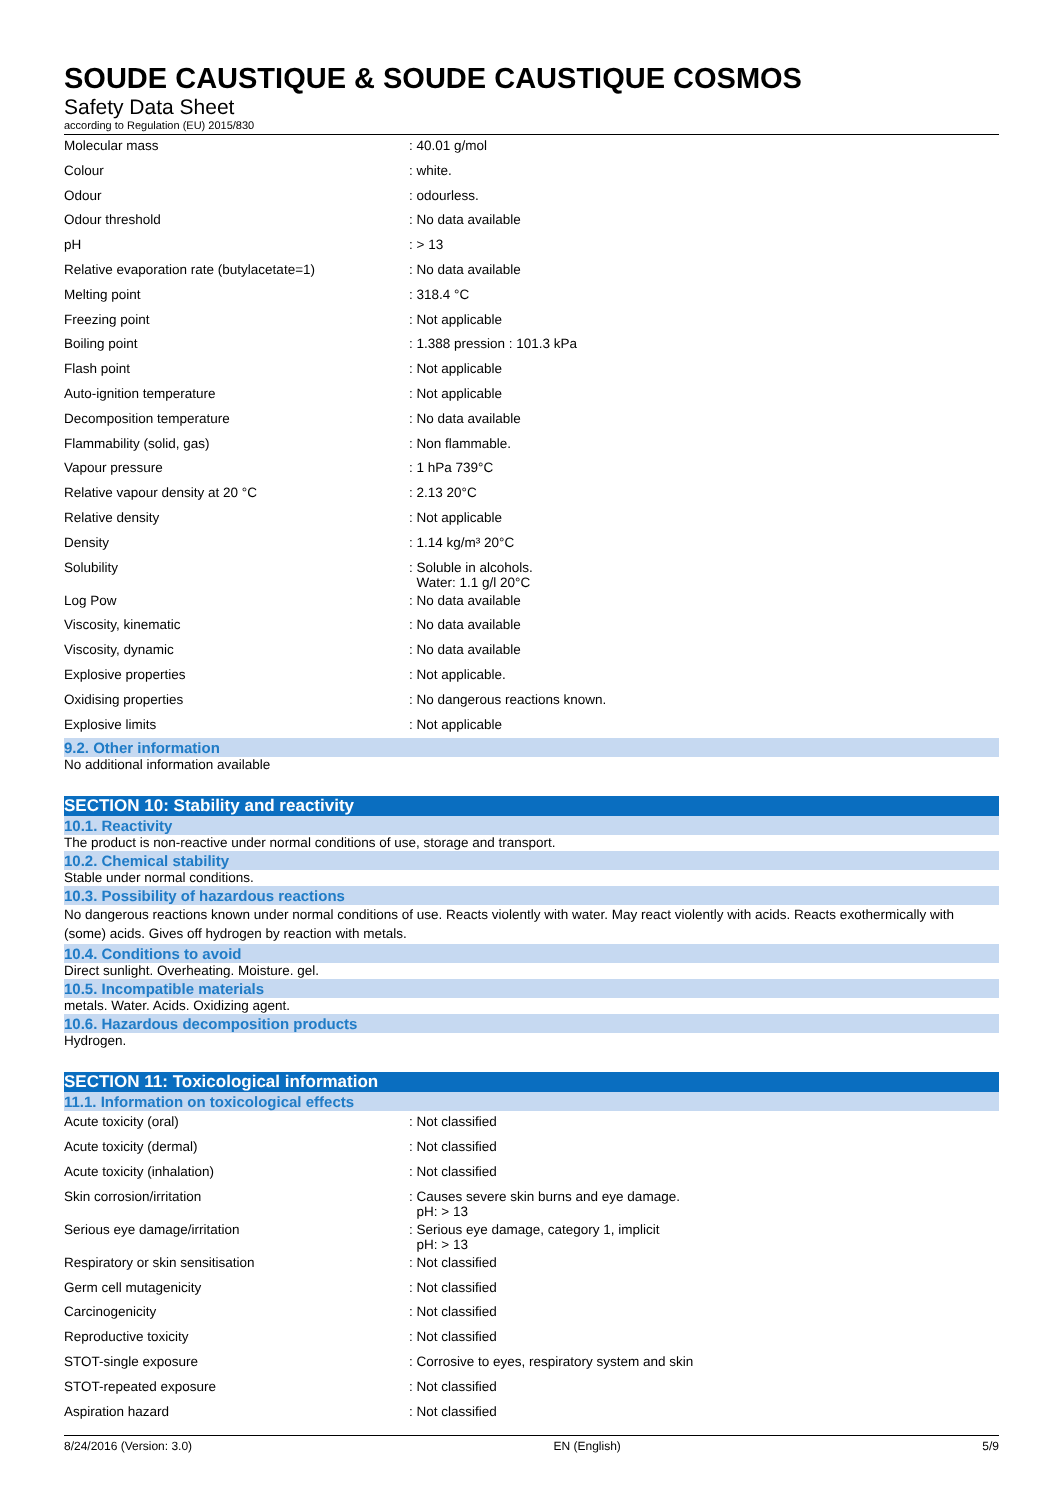SOUDE CAUSTIQUE & SOUDE CAUSTIQUE COSMOS
Safety Data Sheet
according to Regulation (EU) 2015/830
| Molecular mass | : 40.01 g/mol |
| Colour | : white. |
| Odour | : odourless. |
| Odour threshold | : No data available |
| pH | : > 13 |
| Relative evaporation rate (butylacetate=1) | : No data available |
| Melting point | : 318.4 °C |
| Freezing point | : Not applicable |
| Boiling point | : 1.388 pression : 101.3 kPa |
| Flash point | : Not applicable |
| Auto-ignition temperature | : Not applicable |
| Decomposition temperature | : No data available |
| Flammability (solid, gas) | : Non flammable. |
| Vapour pressure | : 1 hPa 739°C |
| Relative vapour density at 20 °C | : 2.13 20°C |
| Relative density | : Not applicable |
| Density | : 1.14 kg/m³ 20°C |
| Solubility | : Soluble in alcohols. Water: 1.1 g/l 20°C |
| Log Pow | : No data available |
| Viscosity, kinematic | : No data available |
| Viscosity, dynamic | : No data available |
| Explosive properties | : Not applicable. |
| Oxidising properties | : No dangerous reactions known. |
| Explosive limits | : Not applicable |
9.2. Other information
No additional information available
SECTION 10: Stability and reactivity
10.1. Reactivity
The product is non-reactive under normal conditions of use, storage and transport.
10.2. Chemical stability
Stable under normal conditions.
10.3. Possibility of hazardous reactions
No dangerous reactions known under normal conditions of use. Reacts violently with water. May react violently with acids. Reacts exothermically with (some) acids. Gives off hydrogen by reaction with metals.
10.4. Conditions to avoid
Direct sunlight. Overheating. Moisture. gel.
10.5. Incompatible materials
metals. Water. Acids. Oxidizing agent.
10.6. Hazardous decomposition products
Hydrogen.
SECTION 11: Toxicological information
11.1. Information on toxicological effects
| Acute toxicity (oral) | : Not classified |
| Acute toxicity (dermal) | : Not classified |
| Acute toxicity (inhalation) | : Not classified |
| Skin corrosion/irritation | : Causes severe skin burns and eye damage. pH: > 13 |
| Serious eye damage/irritation | : Serious eye damage, category 1, implicit pH: > 13 |
| Respiratory or skin sensitisation | : Not classified |
| Germ cell mutagenicity | : Not classified |
| Carcinogenicity | : Not classified |
| Reproductive toxicity | : Not classified |
| STOT-single exposure | : Corrosive to eyes, respiratory system and skin |
| STOT-repeated exposure | : Not classified |
| Aspiration hazard | : Not classified |
8/24/2016 (Version: 3.0) EN (English) 5/9